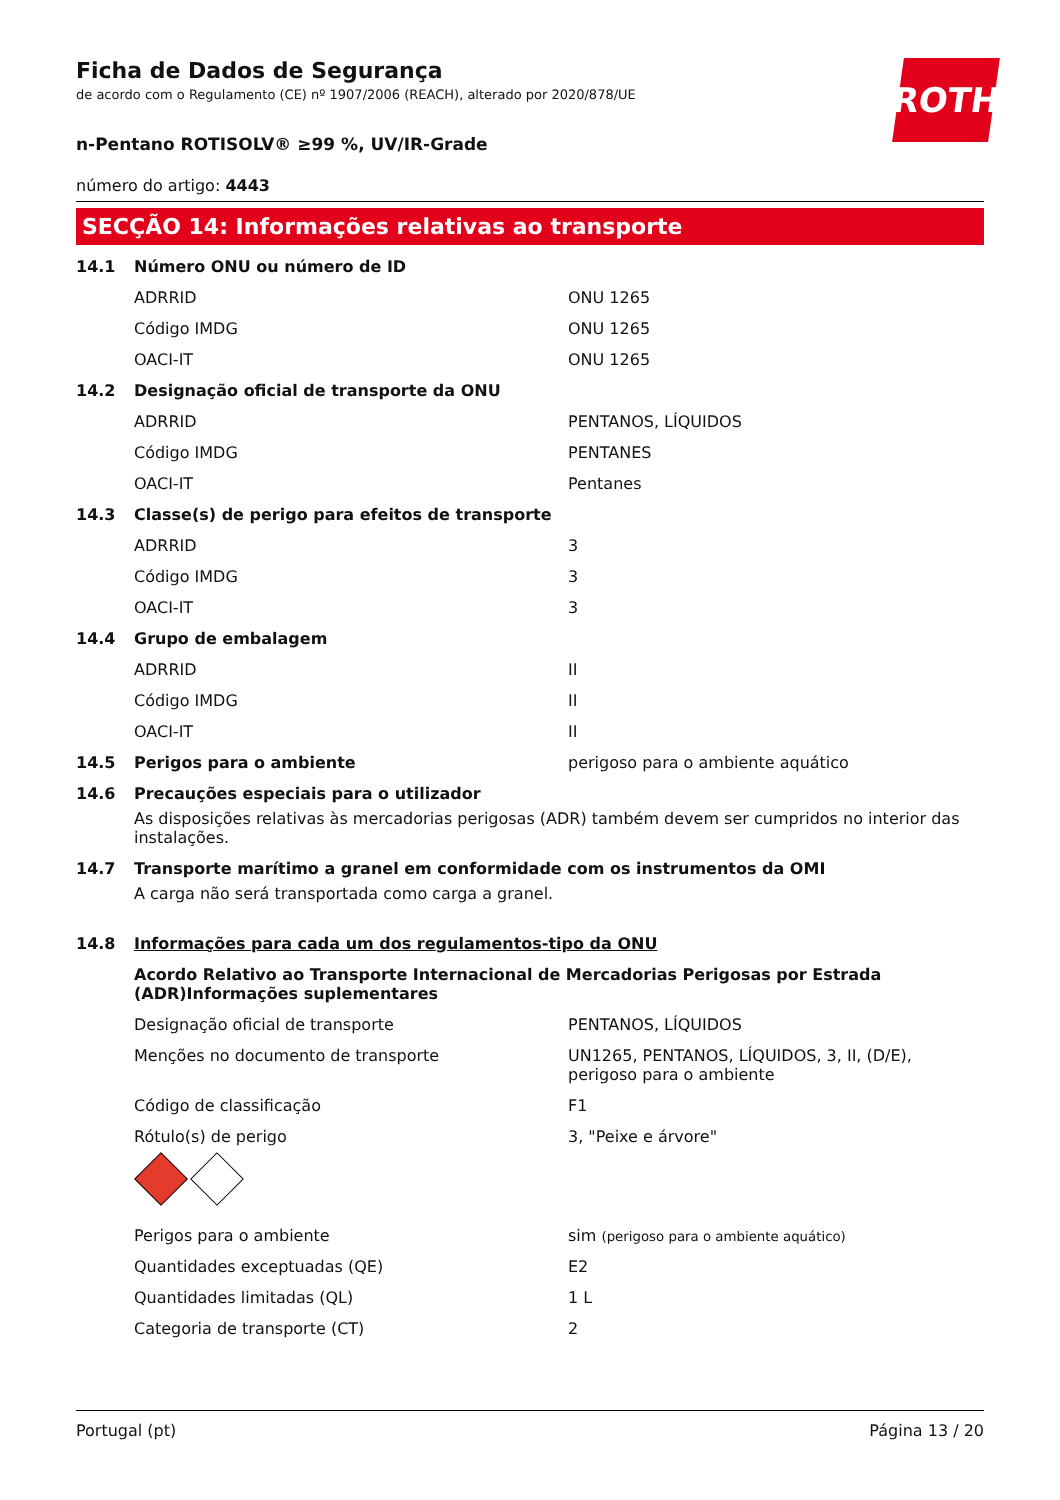ROTH
Ficha de Dados de Segurança
de acordo com o Regulamento (CE) nº 1907/2006 (REACH), alterado por 2020/878/UE
n-Pentano ROTISOLV® ≥99 %, UV/IR-Grade
número do artigo: 4443
SECÇÃO 14: Informações relativas ao transporte
14.1 Número ONU ou número de ID
ADRRID ONU 1265
Código IMDG ONU 1265
OACI-IT ONU 1265
14.2 Designação oficial de transporte da ONU
ADRRID PENTANOS, LÍQUIDOS
Código IMDG PENTANES
OACI-IT Pentanes
14.3 Classe(s) de perigo para efeitos de transporte
ADRRID 3
Código IMDG 3
OACI-IT 3
14.4 Grupo de embalagem
ADRRID II
Código IMDG II
OACI-IT II
14.5 Perigos para o ambiente perigoso para o ambiente aquático
14.6 Precauções especiais para o utilizador
As disposições relativas às mercadorias perigosas (ADR) também devem ser cumpridos no interior das instalações.
14.7 Transporte marítimo a granel em conformidade com os instrumentos da OMI
A carga não será transportada como carga a granel.
14.8 Informações para cada um dos regulamentos-tipo da ONU
Acordo Relativo ao Transporte Internacional de Mercadorias Perigosas por Estrada (ADR)Informações suplementares
Designação oficial de transporte PENTANOS, LÍQUIDOS
Menções no documento de transporte UN1265, PENTANOS, LÍQUIDOS, 3, II, (D/E), perigoso para o ambiente
Código de classificação F1
Rótulo(s) de perigo 3, "Peixe e árvore"
Perigos para o ambiente sim (perigoso para o ambiente aquático)
Quantidades exceptuadas (QE) E2
Quantidades limitadas (QL) 1 L
Categoria de transporte (CT) 2
Portugal (pt) Página 13 / 20